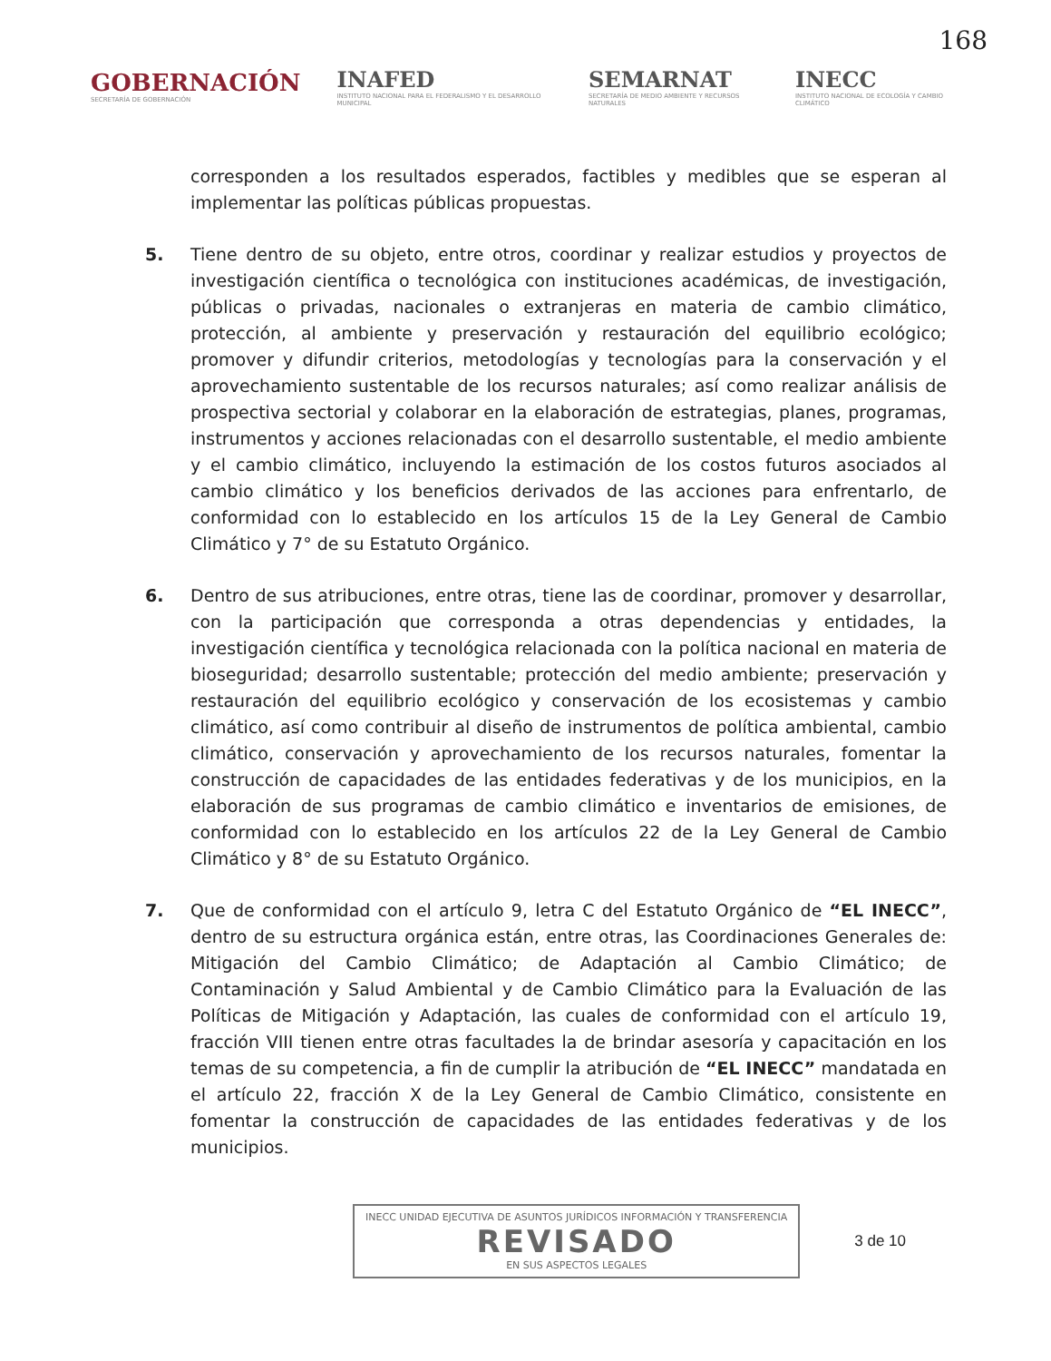168
GOBERNACIÓN
SECRETARÍA DE GOBERNACIÓN
INAFED
INSTITUTO NACIONAL PARA EL FEDERALISMO Y EL DESARROLLO MUNICIPAL
SEMARNAT
SECRETARÍA DE MEDIO AMBIENTE Y RECURSOS NATURALES
INECC
INSTITUTO NACIONAL DE ECOLOGÍA Y CAMBIO CLIMÁTICO
corresponden a los resultados esperados, factibles y medibles que se esperan al implementar las políticas públicas propuestas.
5. Tiene dentro de su objeto, entre otros, coordinar y realizar estudios y proyectos de investigación científica o tecnológica con instituciones académicas, de investigación, públicas o privadas, nacionales o extranjeras en materia de cambio climático, protección, al ambiente y preservación y restauración del equilibrio ecológico; promover y difundir criterios, metodologías y tecnologías para la conservación y el aprovechamiento sustentable de los recursos naturales; así como realizar análisis de prospectiva sectorial y colaborar en la elaboración de estrategias, planes, programas, instrumentos y acciones relacionadas con el desarrollo sustentable, el medio ambiente y el cambio climático, incluyendo la estimación de los costos futuros asociados al cambio climático y los beneficios derivados de las acciones para enfrentarlo, de conformidad con lo establecido en los artículos 15 de la Ley General de Cambio Climático y 7° de su Estatuto Orgánico.
6. Dentro de sus atribuciones, entre otras, tiene las de coordinar, promover y desarrollar, con la participación que corresponda a otras dependencias y entidades, la investigación científica y tecnológica relacionada con la política nacional en materia de bioseguridad; desarrollo sustentable; protección del medio ambiente; preservación y restauración del equilibrio ecológico y conservación de los ecosistemas y cambio climático, así como contribuir al diseño de instrumentos de política ambiental, cambio climático, conservación y aprovechamiento de los recursos naturales, fomentar la construcción de capacidades de las entidades federativas y de los municipios, en la elaboración de sus programas de cambio climático e inventarios de emisiones, de conformidad con lo establecido en los artículos 22 de la Ley General de Cambio Climático y 8° de su Estatuto Orgánico.
7. Que de conformidad con el artículo 9, letra C del Estatuto Orgánico de “EL INECC”, dentro de su estructura orgánica están, entre otras, las Coordinaciones Generales de: Mitigación del Cambio Climático; de Adaptación al Cambio Climático; de Contaminación y Salud Ambiental y de Cambio Climático para la Evaluación de las Políticas de Mitigación y Adaptación, las cuales de conformidad con el artículo 19, fracción VIII tienen entre otras facultades la de brindar asesoría y capacitación en los temas de su competencia, a fin de cumplir la atribución de “EL INECC” mandatada en el artículo 22, fracción X de la Ley General de Cambio Climático, consistente en fomentar la construcción de capacidades de las entidades federativas y de los municipios.
INECC UNIDAD EJECUTIVA DE ASUNTOS JURÍDICOS INFORMACIÓN Y TRANSFERENCIA
REVISADO
EN SUS ASPECTOS LEGALES
3 de 10